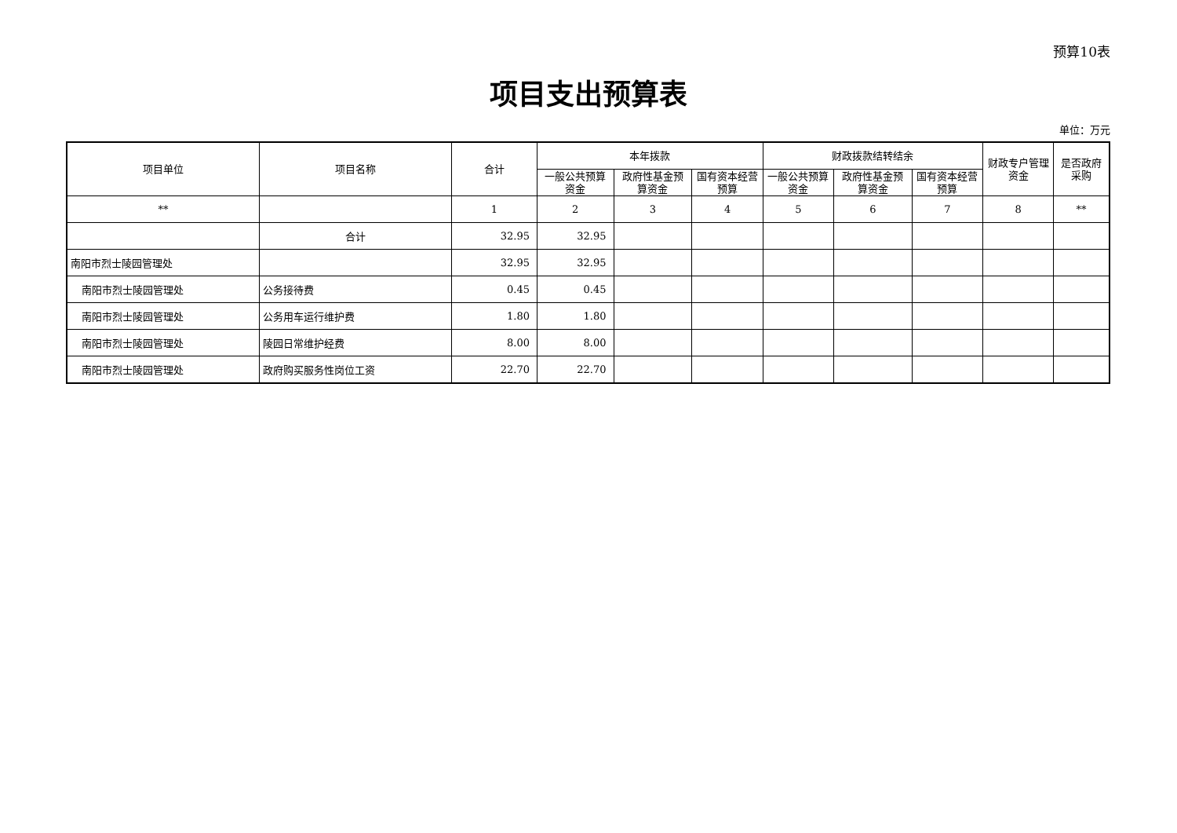预算10表
项目支出预算表
单位：万元
| 项目单位 | 项目名称 | 合计 | 本年拨款 | | | 财政拨款结转结余 | | | 财政专户管理资金 | 是否政府采购 |
| --- | --- | --- | --- | --- | --- | --- | --- | --- | --- | --- |
| | | | 一般公共预算资金 | 政府性基金预算资金 | 国有资本经营预算 | 一般公共预算资金 | 政府性基金预算资金 | 国有资本经营预算 | | |
| ** | | 1 | 2 | 3 | 4 | 5 | 6 | 7 | 8 | ** |
| | 合计 | 32.95 | 32.95 | | | | | | | |
| 南阳市烈士陵园管理处 | | 32.95 | 32.95 | | | | | | | |
| 南阳市烈士陵园管理处 | 公务接待费 | 0.45 | 0.45 | | | | | | | |
| 南阳市烈士陵园管理处 | 公务用车运行维护费 | 1.80 | 1.80 | | | | | | | |
| 南阳市烈士陵园管理处 | 陵园日常维护经费 | 8.00 | 8.00 | | | | | | | |
| 南阳市烈士陵园管理处 | 政府购买服务性岗位工资 | 22.70 | 22.70 | | | | | | | |